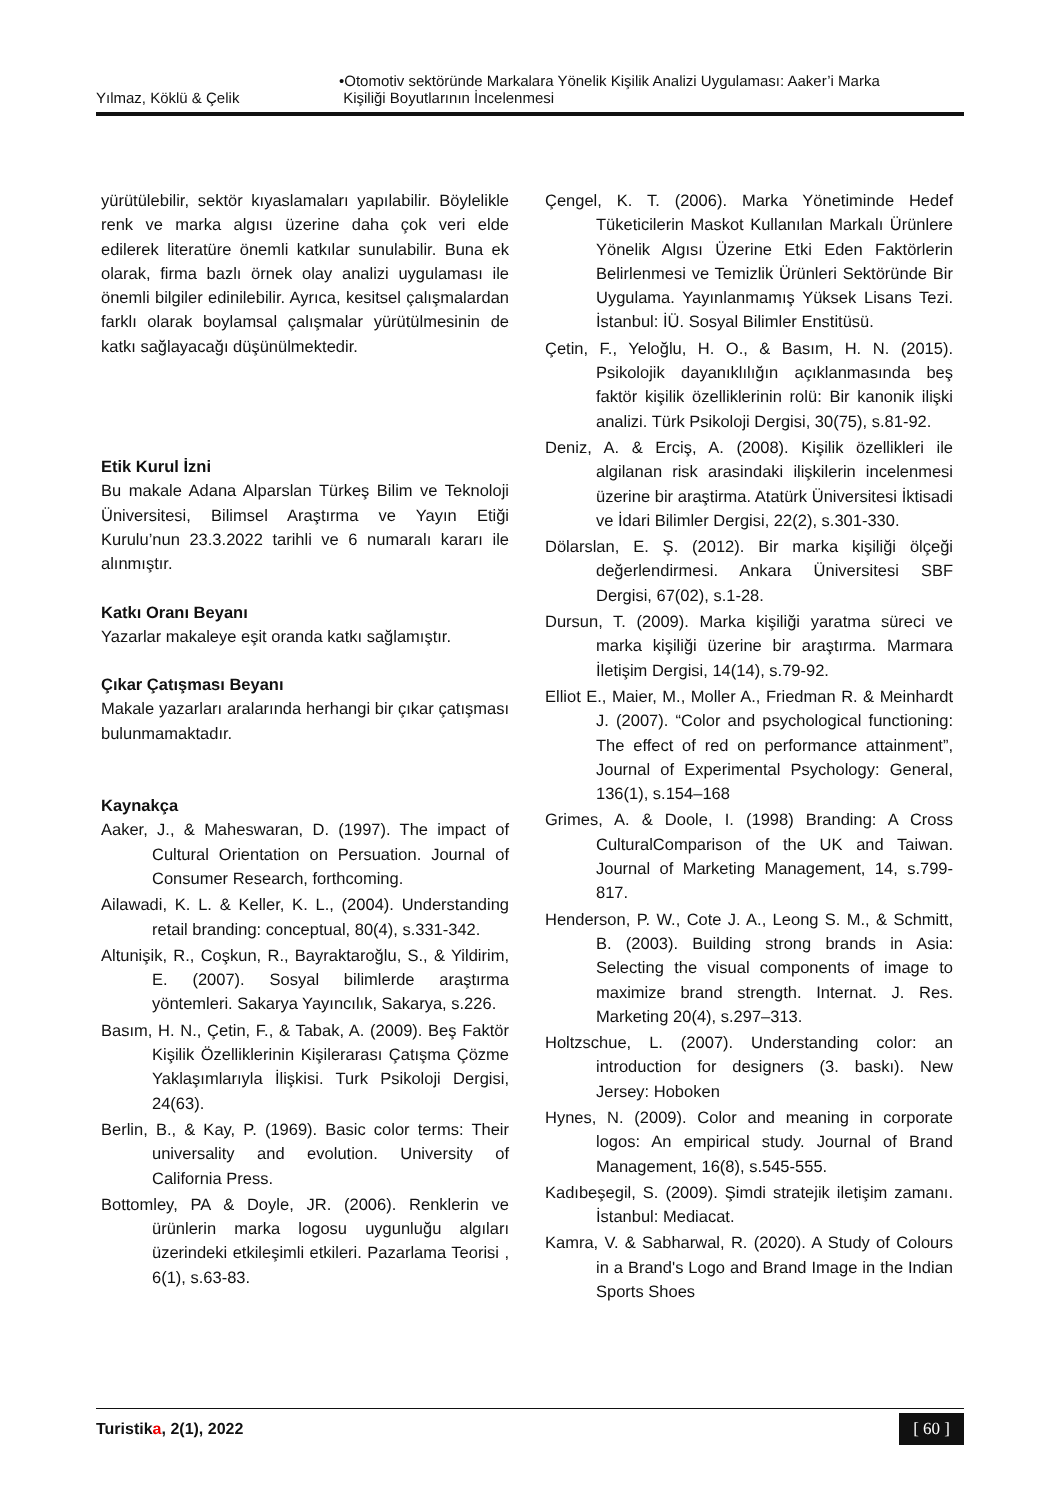Yılmaz, Köklü & Çelik •Otomotiv sektöründe Markalara Yönelik Kişilik Analizi Uygulaması: Aaker’i Marka
Kişiliği Boyutlarının İncelenmesi
yürütülebilir, sektör kıyaslamaları yapılabilir. Böylelikle renk ve marka algısı üzerine daha çok veri elde edilerek literatüre önemli katkılar sunulabilir. Buna ek olarak, firma bazlı örnek olay analizi uygulaması ile önemli bilgiler edinilebilir. Ayrıca, kesitsel çalışmalardan farklı olarak boylamsal çalışmalar yürütülmesinin de katkı sağlayacağı düşünülmektedir.
Etik Kurul İzni
Bu makale Adana Alparslan Türkeş Bilim ve Teknoloji Üniversitesi, Bilimsel Araştırma ve Yayın Etiği Kurulu’nun 23.3.2022 tarihli ve 6 numaralı kararı ile alınmıştır.
Katkı Oranı Beyanı
Yazarlar makaleye eşit oranda katkı sağlamıştır.
Çıkar Çatışması Beyanı
Makale yazarları aralarında herhangi bir çıkar çatışması bulunmamaktadır.
Kaynakça
Aaker, J., & Maheswaran, D. (1997). The impact of Cultural Orientation on Persuation. Journal of Consumer Research, forthcoming.
Ailawadi, K. L. & Keller, K. L., (2004). Understanding retail branding: conceptual, 80(4), s.331-342.
Altunişik, R., Coşkun, R., Bayraktaroğlu, S., & Yildirim, E. (2007). Sosyal bilimlerde araştırma yöntemleri. Sakarya Yayıncılık, Sakarya, s.226.
Basım, H. N., Çetin, F., & Tabak, A. (2009). Beş Faktör Kişilik Özelliklerinin Kişilerarası Çatışma Çözme Yaklaşımlarıyla İlişkisi. Turk Psikoloji Dergisi, 24(63).
Berlin, B., & Kay, P. (1969). Basic color terms: Their universality and evolution. University of California Press.
Bottomley, PA & Doyle, JR. (2006). Renklerin ve ürünlerin marka logosu uygunluğu algıları üzerindeki etkileşimli etkileri. Pazarlama Teorisi , 6(1), s.63-83.
Çengel, K. T. (2006). Marka Yönetiminde Hedef Tüketicilerin Maskot Kullanılan Markalı Ürünlere Yönelik Algısı Üzerine Etki Eden Faktörlerin Belirlenmesi ve Temizlik Ürünleri Sektöründe Bir Uygulama. Yayınlanmamış Yüksek Lisans Tezi. İstanbul: İÜ. Sosyal Bilimler Enstitüsü.
Çetin, F., Yeloğlu, H. O., & Basım, H. N. (2015). Psikolojik dayanıklılığın açıklanmasında beş faktör kişilik özelliklerinin rolü: Bir kanonik ilişki analizi. Türk Psikoloji Dergisi, 30(75), s.81-92.
Deniz, A. & Erciş, A. (2008). Kişilik özellikleri ile algilanan risk arasindaki ilişkilerin incelenmesi üzerine bir araştirma. Atatürk Üniversitesi İktisadi ve İdari Bilimler Dergisi, 22(2), s.301-330.
Dölarslan, E. Ş. (2012). Bir marka kişiliği ölçeği değerlendirmesi. Ankara Üniversitesi SBF Dergisi, 67(02), s.1-28.
Dursun, T. (2009). Marka kişiliği yaratma süreci ve marka kişiliği üzerine bir araştırma. Marmara İletişim Dergisi, 14(14), s.79-92.
Elliot E., Maier, M., Moller A., Friedman R. & Meinhardt J. (2007). “Color and psychological functioning: The effect of red on performance attainment”, Journal of Experimental Psychology: General, 136(1), s.154–168
Grimes, A. & Doole, I. (1998) Branding: A Cross CulturalComparison of the UK and Taiwan. Journal of Marketing Management, 14, s.799-817.
Henderson, P. W., Cote J. A., Leong S. M., & Schmitt, B. (2003). Building strong brands in Asia: Selecting the visual components of image to maximize brand strength. Internat. J. Res. Marketing 20(4), s.297–313.
Holtzschue, L. (2007). Understanding color: an introduction for designers (3. baskı). New Jersey: Hoboken
Hynes, N. (2009). Color and meaning in corporate logos: An empirical study. Journal of Brand Management, 16(8), s.545-555.
Kadıbeşegil, S. (2009). Şimdi stratejik iletişim zamanı. İstanbul: Mediacat.
Kamra, V. & Sabharwal, R. (2020). A Study of Colours in a Brand's Logo and Brand Image in the Indian Sports Shoes
Turistika, 2(1), 2022 [ 60 ]